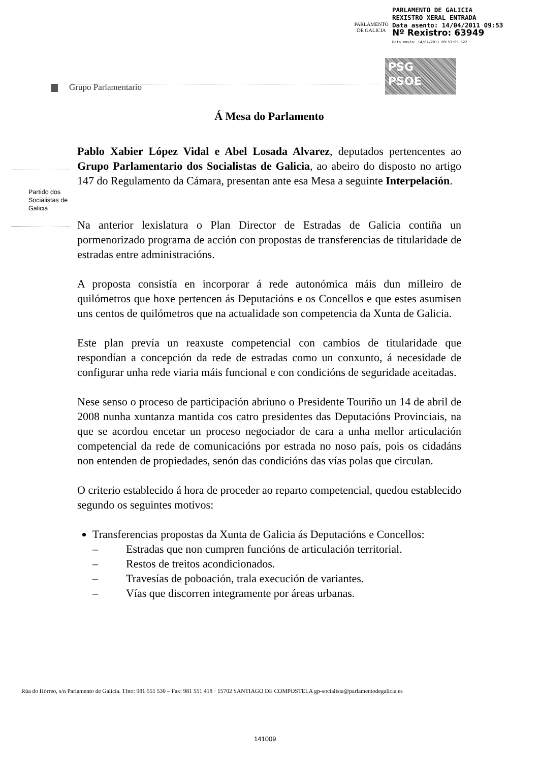PARLAMENTO
DE GALICIA
PARLAMENTO DE GALICIA
REXISTRO XERAL ENTRADA
Data asento: 14/04/2011 09:53
Nº Rexistro: 63949
Data envío: 14/04/2011 09:53:05.522
PSG
PSOE
Grupo Parlamentario
Partido dos Socialistas de Galicia
Á Mesa do Parlamento
Pablo Xabier López Vidal e Abel Losada Alvarez, deputados pertencentes ao Grupo Parlamentario dos Socialistas de Galicia, ao abeiro do disposto no artigo 147 do Regulamento da Cámara, presentan ante esa Mesa a seguinte Interpelación.
Na anterior lexislatura o Plan Director de Estradas de Galicia contiña un pormenorizado programa de acción con propostas de transferencias de titularidade de estradas entre administracións.
A proposta consistía en incorporar á rede autonómica máis dun milleiro de quilómetros que hoxe pertencen ás Deputacións e os Concellos e que estes asumisen uns centos de quilómetros que na actualidade son competencia da Xunta de Galicia.
Este plan prevía un reaxuste competencial con cambios de titularidade que respondían a concepción da rede de estradas como un conxunto, á necesidade de configurar unha rede viaria máis funcional e con condicións de seguridade aceitadas.
Nese senso o proceso de participación abriuno o Presidente Touriño un 14 de abril de 2008 nunha xuntanza mantida cos catro presidentes das Deputacións Provinciais, na que se acordou encetar un proceso negociador de cara a unha mellor articulación competencial da rede de comunicacións por estrada no noso país, pois os cidadáns non entenden de propiedades, senón das condicións das vías polas que circulan.
O criterio establecido á hora de proceder ao reparto competencial, quedou establecido segundo os seguintes motivos:
Transferencias propostas da Xunta de Galicia ás Deputacións e Concellos:
– Estradas que non cumpren funcións de articulación territorial.
– Restos de treitos acondicionados.
– Travesías de poboación, trala execución de variantes.
– Vías que discorren integramente por áreas urbanas.
Rúa do Hórreo, s/n Parlamento de Galicia. Tfno: 981 551 530 – Fax: 981 551 418 · 15702 SANTIAGO DE COMPOSTELA gp-socialista@parlamentodegalicia.es
141009